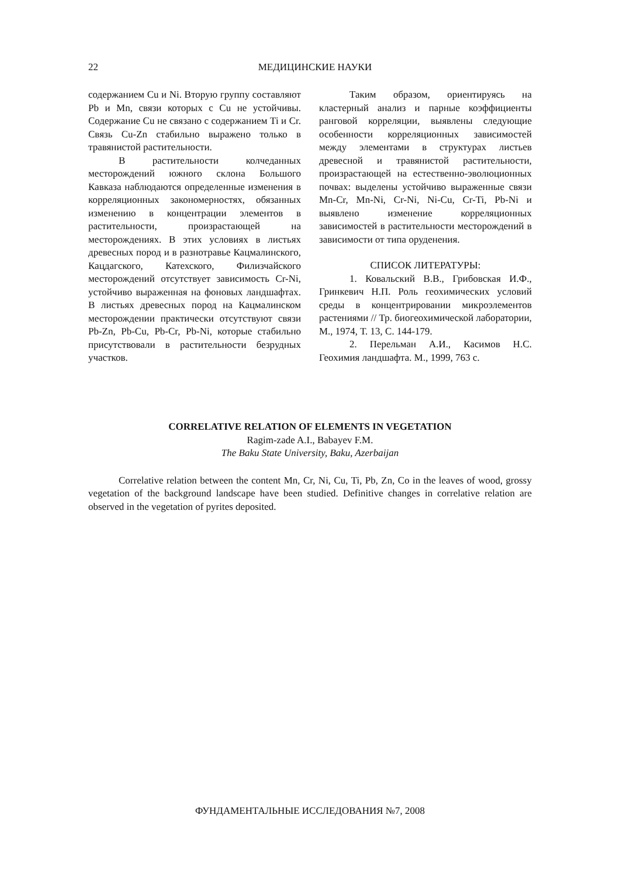22
МЕДИЦИНСКИЕ НАУКИ
содержанием Cu и Ni. Вторую группу составляют Pb и Mn, связи которых с Cu не устойчивы. Содержание Cu не связано с содержанием Ti и Cr. Связь Cu-Zn стабильно выражено только в травянистой растительности.
В растительности колчеданных месторождений южного склона Большого Кавказа наблюдаются определенные изменения в корреляционных закономерностях, обязанных изменению в концентрации элементов в растительности, произрастающей на месторождениях. В этих условиях в листьях древесных пород и в разнотравье Кацмалинского, Кацдагского, Катехского, Филизчайского месторождений отсутствует зависимость Cr-Ni, устойчиво выраженная на фоновых ландшафтах. В листьях древесных пород на Кацмалинском месторождении практически отсутствуют связи Pb-Zn, Pb-Cu, Pb-Cr, Pb-Ni, которые стабильно присутствовали в растительности безрудных участков.
Таким образом, ориентируясь на кластерный анализ и парные коэффициенты ранговой корреляции, выявлены следующие особенности корреляционных зависимостей между элементами в структурах листьев древесной и травянистой растительности, произрастающей на естественно-эволюционных почвах: выделены устойчиво выраженные связи Mn-Cr, Mn-Ni, Cr-Ni, Ni-Cu, Cr-Ti, Pb-Ni и выявлено изменение корреляционных зависимостей в растительности месторождений в зависимости от типа оруденения.
СПИСОК ЛИТЕРАТУРЫ:
1. Ковальский В.В., Грибовская И.Ф., Гринкевич Н.П. Роль геохимических условий среды в концентрировании микроэлементов растениями // Тр. биогеохимической лаборатории, М., 1974, Т. 13, С. 144-179.
2. Перельман А.И., Касимов Н.С. Геохимия ландшафта. М., 1999, 763 с.
CORRELATIVE RELATION OF ELEMENTS IN VEGETATION
Ragim-zade A.I., Babayev F.M.
The Baku State University, Baku, Azerbaijan
Correlative relation between the content Mn, Cr, Ni, Cu, Ti, Pb, Zn, Co in the leaves of wood, grossy vegetation of the background landscape have been studied. Definitive changes in correlative relation are observed in the vegetation of pyrites deposited.
ФУНДАМЕНТАЛЬНЫЕ ИССЛЕДОВАНИЯ №7, 2008